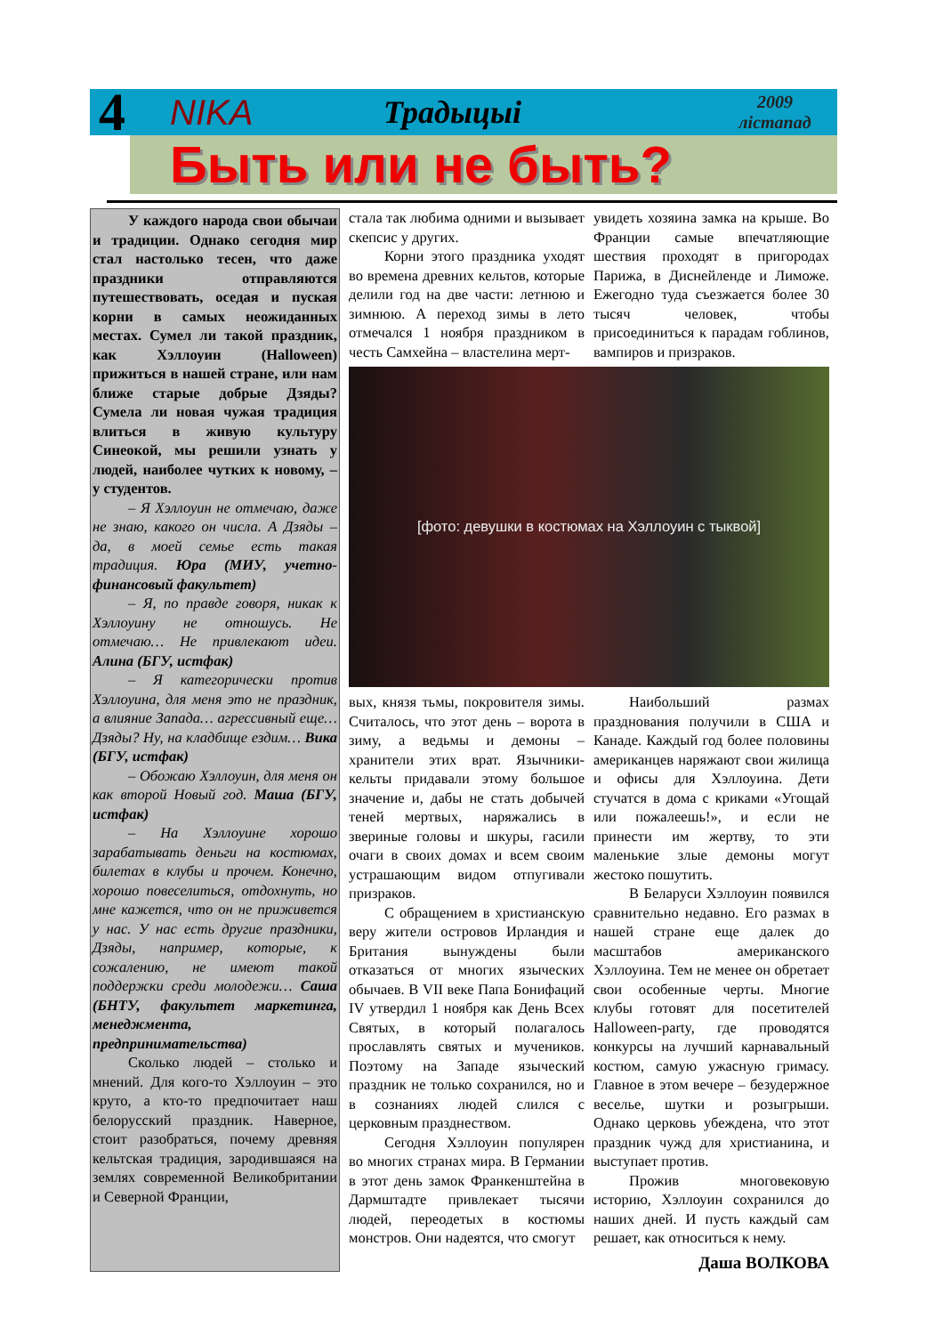4 NIKA Традыцыі 2009
лістапад
Быть или не быть?
У каждого народа свои обычаи и традиции. Однако сегодня мир стал настолько тесен, что даже праздники отправляются путешествовать, оседая и пуская корни в самых неожиданных местах. Сумел ли такой праздник, как Хэллоуин (Halloween) прижиться в нашей стране, или нам ближе старые добрые Дзяды? Сумела ли новая чужая традиция влиться в живую культуру Синеокой, мы решили узнать у людей, наиболее чутких к новому, – у студентов.
– Я Хэллоуин не отмечаю, даже не знаю, какого он числа. А Дзяды – да, в моей семье есть такая традиция. Юра (МИУ, учетно-финансовый факультет)
– Я, по правде говоря, никак к Хэллоуину не отношусь. Не отмечаю… Не привлекают идеи. Алина (БГУ, истфак)
– Я категорически против Хэллоуина, для меня это не праздник, а влияние Запада… агрессивный еще… Дзяды? Ну, на кладбище ездим… Вика (БГУ, истфак)
– Обожаю Хэллоуин, для меня он как второй Новый год. Маша (БГУ, истфак)
– На Хэллоуине хорошо зарабатывать деньги на костюмах, билетах в клубы и прочем. Конечно, хорошо повеселиться, отдохнуть, но мне кажется, что он не приживется у нас. У нас есть другие праздники, Дзяды, например, которые, к сожалению, не имеют такой поддержки среди молодежи… Саша (БНТУ, факультет маркетинга, менеджмента, предпринимательства)
Сколько людей – столько и мнений. Для кого-то Хэллоуин – это круто, а кто-то предпочитает наш белорусский праздник. Наверное, стоит разобраться, почему древняя кельтская традиция, зародившаяся на землях современной Великобритании и Северной Франции,
стала так любима одними и вызывает скепсис у других.
Корни этого праздника уходят во времена древних кельтов, которые делили год на две части: летнюю и зимнюю. А переход зимы в лето отмечался 1 ноября праздником в честь Самхейна – властелина мерт-
увидеть хозяина замка на крыше. Во Франции самые впечатляющие шествия проходят в пригородах Парижа, в Диснейленде и Лиможе. Ежегодно туда съезжается более 30 тысяч человек, чтобы присоединиться к парадам гоблинов, вампиров и призраков.
[фото: девушки в костюмах на Хэллоуин с тыквой]
вых, князя тьмы, покровителя зимы. Считалось, что этот день – ворота в зиму, а ведьмы и демоны – хранители этих врат. Язычники-кельты придавали этому большое значение и, дабы не стать добычей теней мертвых, наряжались в звериные головы и шкуры, гасили очаги в своих домах и всем своим устрашающим видом отпугивали призраков.
С обращением в христианскую веру жители островов Ирландия и Британия вынуждены были отказаться от многих языческих обычаев. В VII веке Папа Бонифаций IV утвердил 1 ноября как День Всех Святых, в который полагалось прославлять святых и мучеников. Поэтому на Западе языческий праздник не только сохранился, но и в сознаниях людей слился с церковным празднеством.
Сегодня Хэллоуин популярен во многих странах мира. В Германии в этот день замок Франкенштейна в Дармштадте привлекает тысячи людей, переодетых в костюмы монстров. Они надеятся, что смогут
Наибольший размах празднования получили в США и Канаде. Каждый год более половины американцев наряжают свои жилища и офисы для Хэллоуина. Дети стучатся в дома с криками «Угощай или пожалеешь!», и если не принести им жертву, то эти маленькие злые демоны могут жестоко пошутить.
В Беларуси Хэллоуин появился сравнительно недавно. Его размах в нашей стране еще далек до масштабов американского Хэллоуина. Тем не менее он обретает свои особенные черты. Многие клубы готовят для посетителей Halloween-party, где проводятся конкурсы на лучший карнавальный костюм, самую ужасную гримасу. Главное в этом вечере – безудержное веселье, шутки и розыгрыши. Однако церковь убеждена, что этот праздник чужд для христианина, и выступает против.
Прожив многовековую историю, Хэллоуин сохранился до наших дней. И пусть каждый сам решает, как относиться к нему.
Даша ВОЛКОВА